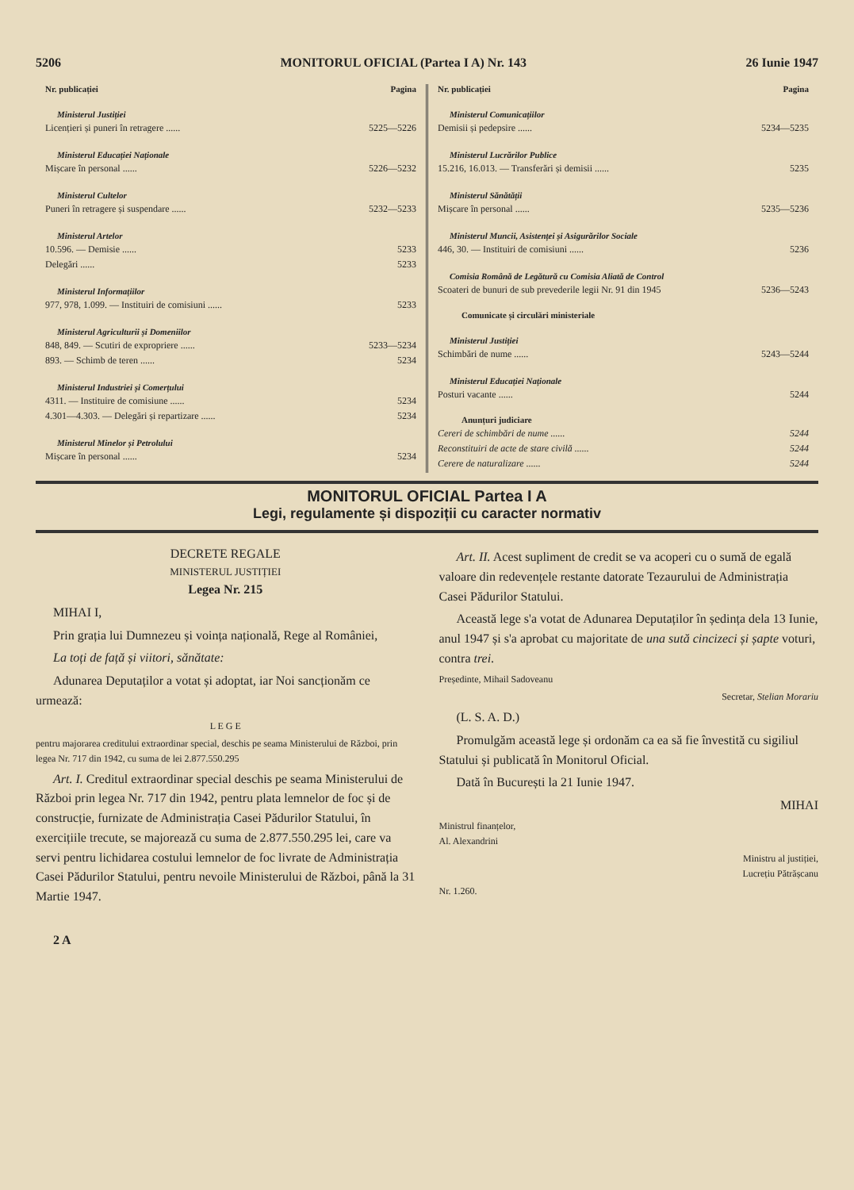5206 MONITORUL OFICIAL (Partea I A) Nr. 143 26 Iunie 1947
Nr. publicației Pagina
Ministerul Justiției
Licențieri și puneri în retragere ...... 5225—5226
Ministerul Educației Naționale
Mișcare în personal ...... 5226—5232
Ministerul Cultelor
Puneri în retragere și suspendare ...... 5232—5233
Ministerul Artelor
10.596. — Demisie ...... 5233
Delegări ...... 5233
Ministerul Informațiilor
977, 978, 1.099. — Instituiri de comisiuni ...... 5233
Ministerul Agriculturii și Domeniilor
848, 849. — Scutiri de expropriere ...... 5233—5234
893. — Schimb de teren ...... 5234
Ministerul Industriei și Comerțului
4311. — Instituire de comisiune ...... 5234
4.301—4.303. — Delegări și repartizare ...... 5234
Ministerul Minelor și Petrolului
Mișcare în personal ...... 5234
Nr. publicației Pagina
Ministerul Comunicațiilor
Demisii și pedepsire ...... 5234—5235
Ministerul Lucrărilor Publice
15.216, 16.013. — Transferări și demisii ...... 5235
Ministerul Sănătății
Mișcare în personal ...... 5235—5236
Ministerul Muncii, Asistenței și Asigurărilor Sociale
446, 30. — Instituiri de comisiuni ...... 5236
Comisia Română de Legătură cu Comisia Aliată de Control
Scoateri de bunuri de sub prevederile legii Nr. 91 din 1945 5236—5243
Comunicate și circulări ministeriale
Ministerul Justiției
Schimbări de nume ...... 5243—5244
Ministerul Educației Naționale
Posturi vacante ...... 5244
Anunțuri judiciare
Cereri de schimbări de nume ...... 5244
Reconstituiri de acte de stare civilă ...... 5244
Cerere de naturalizare ...... 5244
MONITORUL OFICIAL Partea I A
Legi, regulamente și dispoziții cu caracter normativ
DECRETE REGALE
MINISTERUL JUSTIȚIEI
Legea Nr. 215
MIHAI I,
Prin grația lui Dumnezeu și voința națională, Rege al României,
La toți de față și viitori, sănătate:
Adunarea Deputaților a votat și adoptat, iar Noi sancționăm ce urmează:
L E G E
pentru majorarea creditului extraordinar special, deschis pe seama Ministerului de Război, prin legea Nr. 717 din 1942, cu suma de lei 2.877.550.295
Art. I. Creditul extraordinar special deschis pe seama Ministerului de Război prin legea Nr. 717 din 1942, pentru plata lemnelor de foc și de construcție, furnizate de Administrația Casei Pădurilor Statului, în exercițiile trecute, se majorează cu suma de 2.877.550.295 lei, care va servi pentru lichidarea costului lemnelor de foc livrate de Administrația Casei Pădurilor Statului, pentru nevoile Ministerului de Război, până la 31 Martie 1947.
2 A
Art. II. Acest supliment de credit se va acoperi cu o sumă de egală valoare din redevențele restante datorate Tezaurului de Administrația Casei Pădurilor Statului.
Această lege s'a votat de Adunarea Deputaților în ședința dela 13 Iunie, anul 1947 și s'a aprobat cu majoritate de una sută cincizeci și șapte voturi, contra trei.
Președinte, Mihail Sadoveanu
Secretar, Stelian Morariu
(L. S. A. D.)
Promulgăm această lege și ordonăm ca ea să fie învestită cu sigiliul Statului și publicată în Monitorul Oficial.
Dată în București la 21 Iunie 1947.
MIHAI
Ministrul finanțelor,
Al. Alexandrini
Ministru al justiției,
Lucrețiu Pătrășcanu
Nr. 1.260.